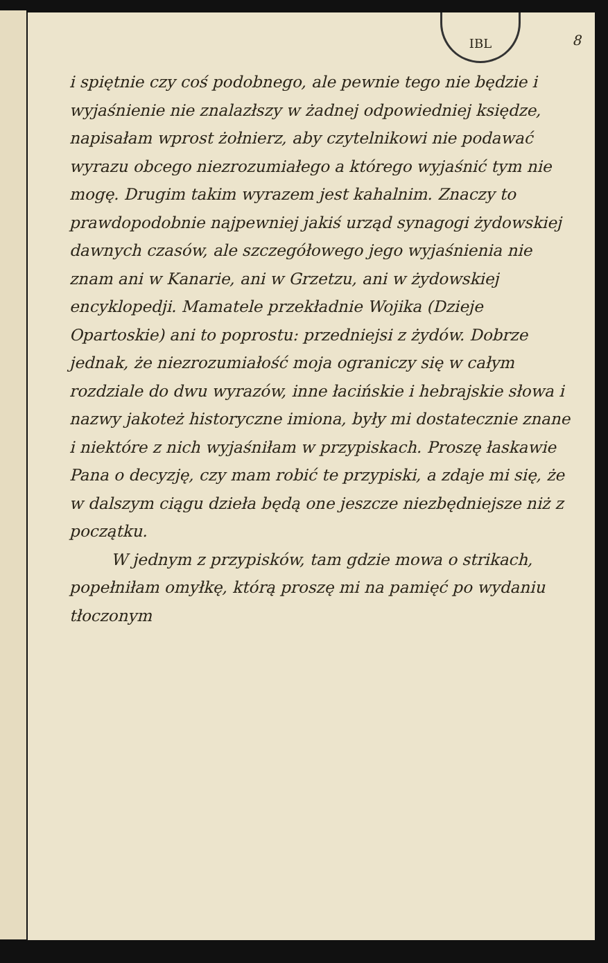IBL
8
i spiętnie czy coś podobnego, ale pewnie tego nie będzie i wyjaśnienie nie znalazłszy w żadnej odpowiedniej księdze, napisałam wprost żołnierz, aby czytelnikowi nie podawać wyrazu obcego niezrozumiałego a którego wyjaśnić tym nie mogę. Drugim takim wyrazem jest kahalnim. Znaczy to prawdopodobnie najpewniej jakiś urząd synagogi żydowskiej dawnych czasów, ale szczegółowego jego wyjaśnienia nie znam ani w Kanarie, ani w Grzetzu, ani w żydowskiej encyklopedji. Mamatele przekładnie Wojika (Dzieje Opartoskie) ani to poprostu: przedniejsi z żydów. Dobrze jednak, że niezrozumiałość moja ograniczy się w całym rozdziale do dwu wyrazów, inne łacińskie i hebrajskie słowa i nazwy jakoteż historyczne imiona, były mi dostatecznie znane i niektóre z nich wyjaśniłam w przypiskach. Proszę łaskawie Pana o decyzję, czy mam robić te przypiski, a zdaje mi się, że w dalszym ciągu dzieła będą one jeszcze niezbędniejsze niż z początku.
W jednym z przypisków, tam gdzie mowa o strikach, popełniłam omyłkę, którą proszę mi na pamięć po wydaniu tłoczonym